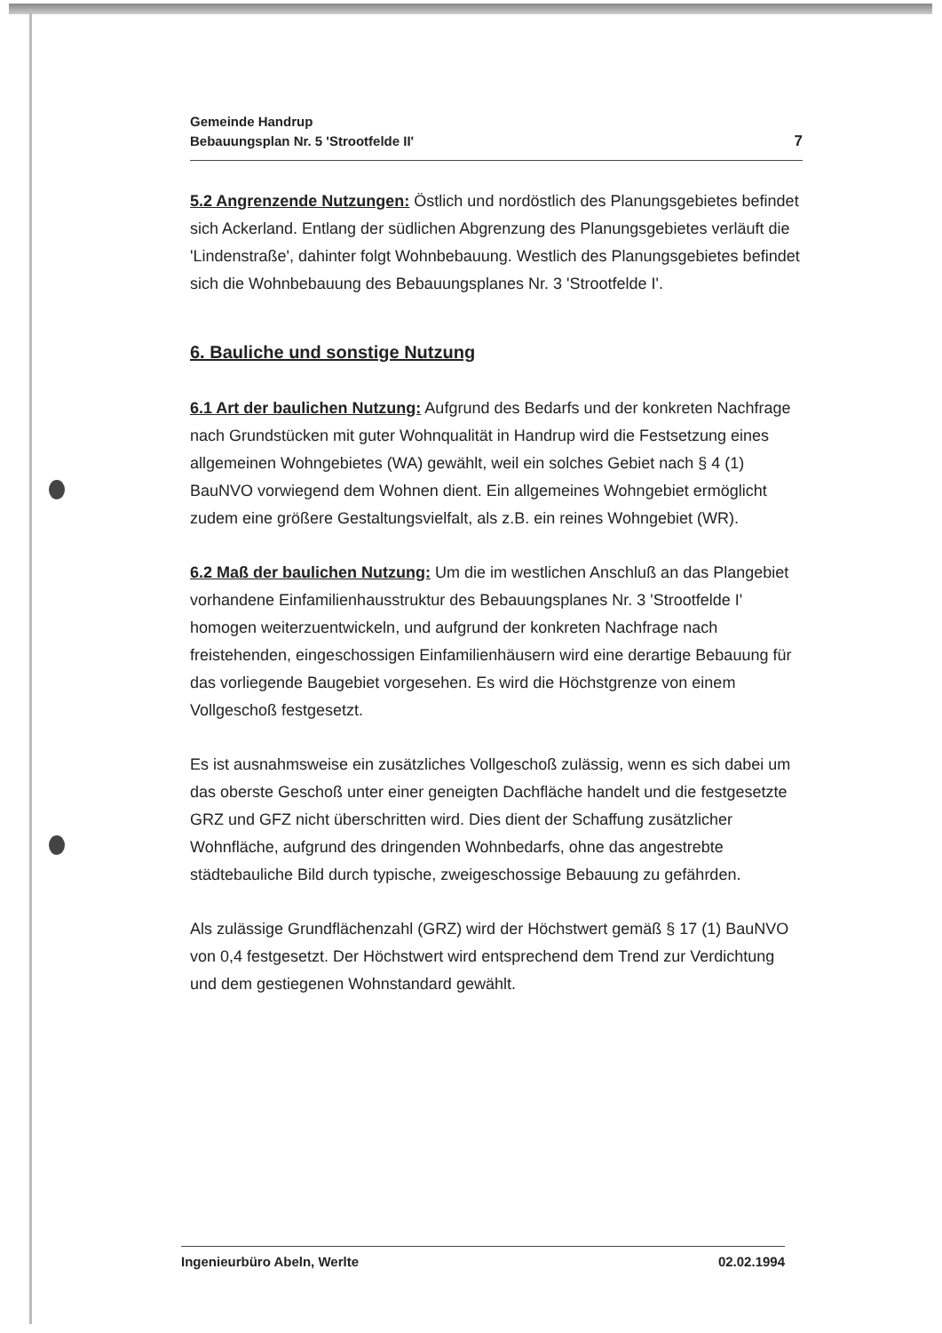Gemeinde Handrup
Bebauungsplan Nr. 5 'Strootfelde II'
7
5.2 Angrenzende Nutzungen: Östlich und nordöstlich des Planungsgebietes befindet sich Ackerland. Entlang der südlichen Abgrenzung des Planungsgebietes verläuft die 'Lindenstraße', dahinter folgt Wohnbebauung. Westlich des Planungsgebietes befindet sich die Wohnbebauung des Bebauungsplanes Nr. 3 'Strootfelde I'.
6. Bauliche und sonstige Nutzung
6.1 Art der baulichen Nutzung: Aufgrund des Bedarfs und der konkreten Nachfrage nach Grundstücken mit guter Wohnqualität in Handrup wird die Festsetzung eines allgemeinen Wohngebietes (WA) gewählt, weil ein solches Gebiet nach § 4 (1) BauNVO vorwiegend dem Wohnen dient. Ein allgemeines Wohngebiet ermöglicht zudem eine größere Gestaltungsvielfalt, als z.B. ein reines Wohngebiet (WR).
6.2 Maß der baulichen Nutzung: Um die im westlichen Anschluß an das Plangebiet vorhandene Einfamilienhausstruktur des Bebauungsplanes Nr. 3 'Strootfelde I' homogen weiterzuentwickeln, und aufgrund der konkreten Nachfrage nach freistehenden, eingeschossigen Einfamilienhäusern wird eine derartige Bebauung für das vorliegende Baugebiet vorgesehen. Es wird die Höchstgrenze von einem Vollgeschoß festgesetzt.
Es ist ausnahmsweise ein zusätzliches Vollgeschoß zulässig, wenn es sich dabei um das oberste Geschoß unter einer geneigten Dachfläche handelt und die festgesetzte GRZ und GFZ nicht überschritten wird. Dies dient der Schaffung zusätzlicher Wohnfläche, aufgrund des dringenden Wohnbedarfs, ohne das angestrebte städtebauliche Bild durch typische, zweigeschossige Bebauung zu gefährden.
Als zulässige Grundflächenzahl (GRZ) wird der Höchstwert gemäß § 17 (1) BauNVO von 0,4 festgesetzt. Der Höchstwert wird entsprechend dem Trend zur Verdichtung und dem gestiegenen Wohnstandard gewählt.
Ingenieurbüro Abeln, Werlte 02.02.1994